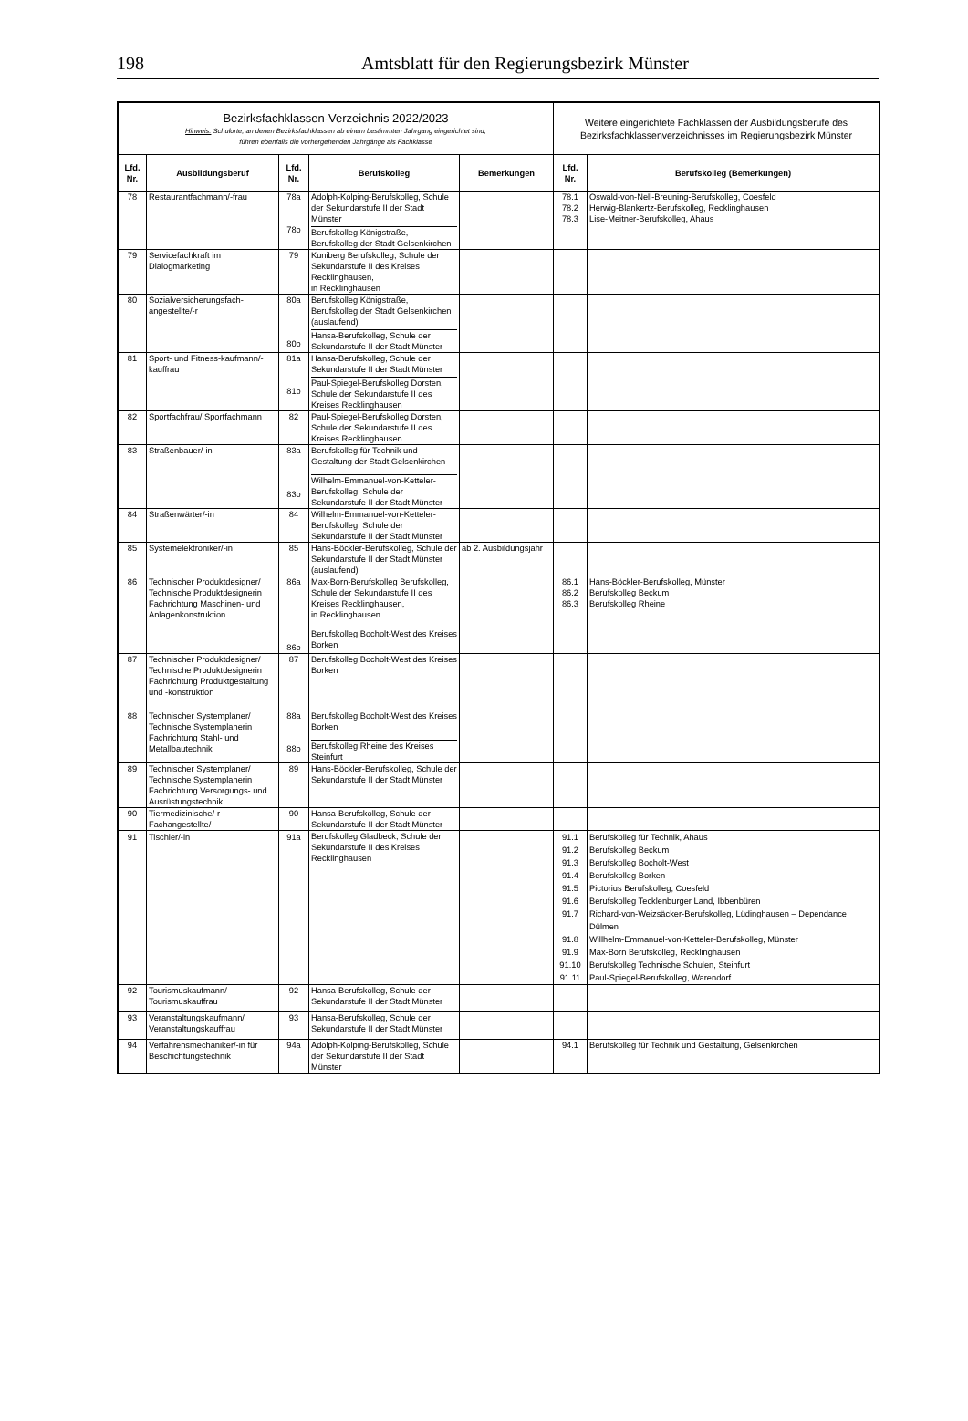198
Amtsblatt für den Regierungsbezirk Münster
| Bezirksfachklassen-Verzeichnis 2022/2023 Hinweis: Schulorte, an denen Bezirksfachklassen ab einem bestimmten Jahrgang eingerichtet sind, führen ebenfalls die vorhergehenden Jahrgänge als Fachklasse | | | | | Weitere eingerichtete Fachklassen der Ausbildungsberufe des Bezirksfachklassenverzeichnisses im Regierungsbezirk Münster | |
| Lfd. Nr. | Ausbildungsberuf | Lfd. Nr. | Berufskolleg | Bemerkungen | Lfd. Nr. | Berufskolleg (Bemerkungen) |
| 78 | Restaurantfachmann/-frau | 78a 78b | Adolph-Kolping-Berufskolleg, Schule der Sekundarstufe II der Stadt Münster Berufskolleg Königstraße, Berufskolleg der Stadt Gelsenkirchen | | 78.1 78.2 78.3 | Oswald-von-Nell-Breuning-Berufskolleg, Coesfeld Herwig-Blankertz-Berufskolleg, Recklinghausen Lise-Meitner-Berufskolleg, Ahaus |
| 79 | Servicefachkraft im Dialogmarketing | 79 | Kuniberg Berufskolleg, Schule der Sekundarstufe II des Kreises Recklinghausen, in Recklinghausen | | | |
| 80 | Sozialversicherungsfach-angestellte/-r | 80a 80b | Berufskolleg Königstraße, Berufskolleg der Stadt Gelsenkirchen (auslaufend) Hansa-Berufskolleg, Schule der Sekundarstufe II der Stadt Münster | | | |
| 81 | Sport- und Fitness-kaufmann/-kauffrau | 81a 81b | Hansa-Berufskolleg, Schule der Sekundarstufe II der Stadt Münster Paul-Spiegel-Berufskolleg Dorsten, Schule der Sekundarstufe II des Kreises Recklinghausen | | | |
| 82 | Sportfachfrau/ Sportfachmann | 82 | Paul-Spiegel-Berufskolleg Dorsten, Schule der Sekundarstufe II des Kreises Recklinghausen | | | |
| 83 | Straßenbauer/-in | 83a 83b | Berufskolleg für Technik und Gestaltung der Stadt Gelsenkirchen Wilhelm-Emmanuel-von-Ketteler-Berufskolleg, Schule der Sekundarstufe II der Stadt Münster | | | |
| 84 | Straßenwärter/-in | 84 | Wilhelm-Emmanuel-von-Ketteler-Berufskolleg, Schule der Sekundarstufe II der Stadt Münster | | | |
| 85 | Systemelektroniker/-in | 85 | Hans-Böckler-Berufskolleg, Schule der Sekundarstufe II der Stadt Münster (auslaufend) | ab 2. Ausbildungsjahr | | |
| 86 | Technischer Produktdesigner/ Technische Produktdesignerin Fachrichtung Maschinen- und Anlagenkonstruktion | 86a 86b | Max-Born-Berufskolleg Berufskolleg, Schule der Sekundarstufe II des Kreises Recklinghausen, in Recklinghausen Berufskolleg Bocholt-West des Kreises Borken | | 86.1 86.2 86.3 | Hans-Böckler-Berufskolleg, Münster Berufskolleg Beckum Berufskolleg Rheine |
| 87 | Technischer Produktdesigner/ Technische Produktdesignerin Fachrichtung Produktgestaltung und -konstruktion | 87 | Berufskolleg Bocholt-West des Kreises Borken | | | |
| 88 | Technischer Systemplaner/ Technische Systemplanerin Fachrichtung Stahl- und Metallbautechnik | 88a 88b | Berufskolleg Bocholt-West des Kreises Borken Berufskolleg Rheine des Kreises Steinfurt | | | |
| 89 | Technischer Systemplaner/ Technische Systemplanerin Fachrichtung Versorgungs- und Ausrüstungstechnik | 89 | Hans-Böckler-Berufskolleg, Schule der Sekundarstufe II der Stadt Münster | | | |
| 90 | Tiermedizinische/-r Fachangestellte/- | 90 | Hansa-Berufskolleg, Schule der Sekundarstufe II der Stadt Münster | | | |
| 91 | Tischler/-in | 91a | Berufskolleg Gladbeck, Schule der Sekundarstufe II des Kreises Recklinghausen | | 91.1 91.2 91.3 91.4 91.5 91.6 91.7 91.8 91.9 91.10 91.11 | Berufskolleg für Technik, Ahaus Berufskolleg Beckum Berufskolleg Bocholt-West Berufskolleg Borken Pictorius Berufskolleg, Coesfeld Berufskolleg Tecklenburger Land, Ibbenbüren Richard-von-Weizsäcker-Berufskolleg, Lüdinghausen – Dependance Dülmen Willhelm-Emmanuel-von-Ketteler-Berufskolleg, Münster Max-Born Berufskolleg, Recklinghausen Berufskolleg Technische Schulen, Steinfurt Paul-Spiegel-Berufskolleg, Warendorf |
| 92 | Tourismuskaufmann/ Tourismuskauffrau | 92 | Hansa-Berufskolleg, Schule der Sekundarstufe II der Stadt Münster | | | |
| 93 | Veranstaltungskaufmann/ Veranstaltungskauffrau | 93 | Hansa-Berufskolleg, Schule der Sekundarstufe II der Stadt Münster | | | |
| 94 | Verfahrensmechaniker/-in für Beschichtungstechnik | 94a | Adolph-Kolping-Berufskolleg, Schule der Sekundarstufe II der Stadt Münster | | 94.1 | Berufskolleg für Technik und Gestaltung, Gelsenkirchen |